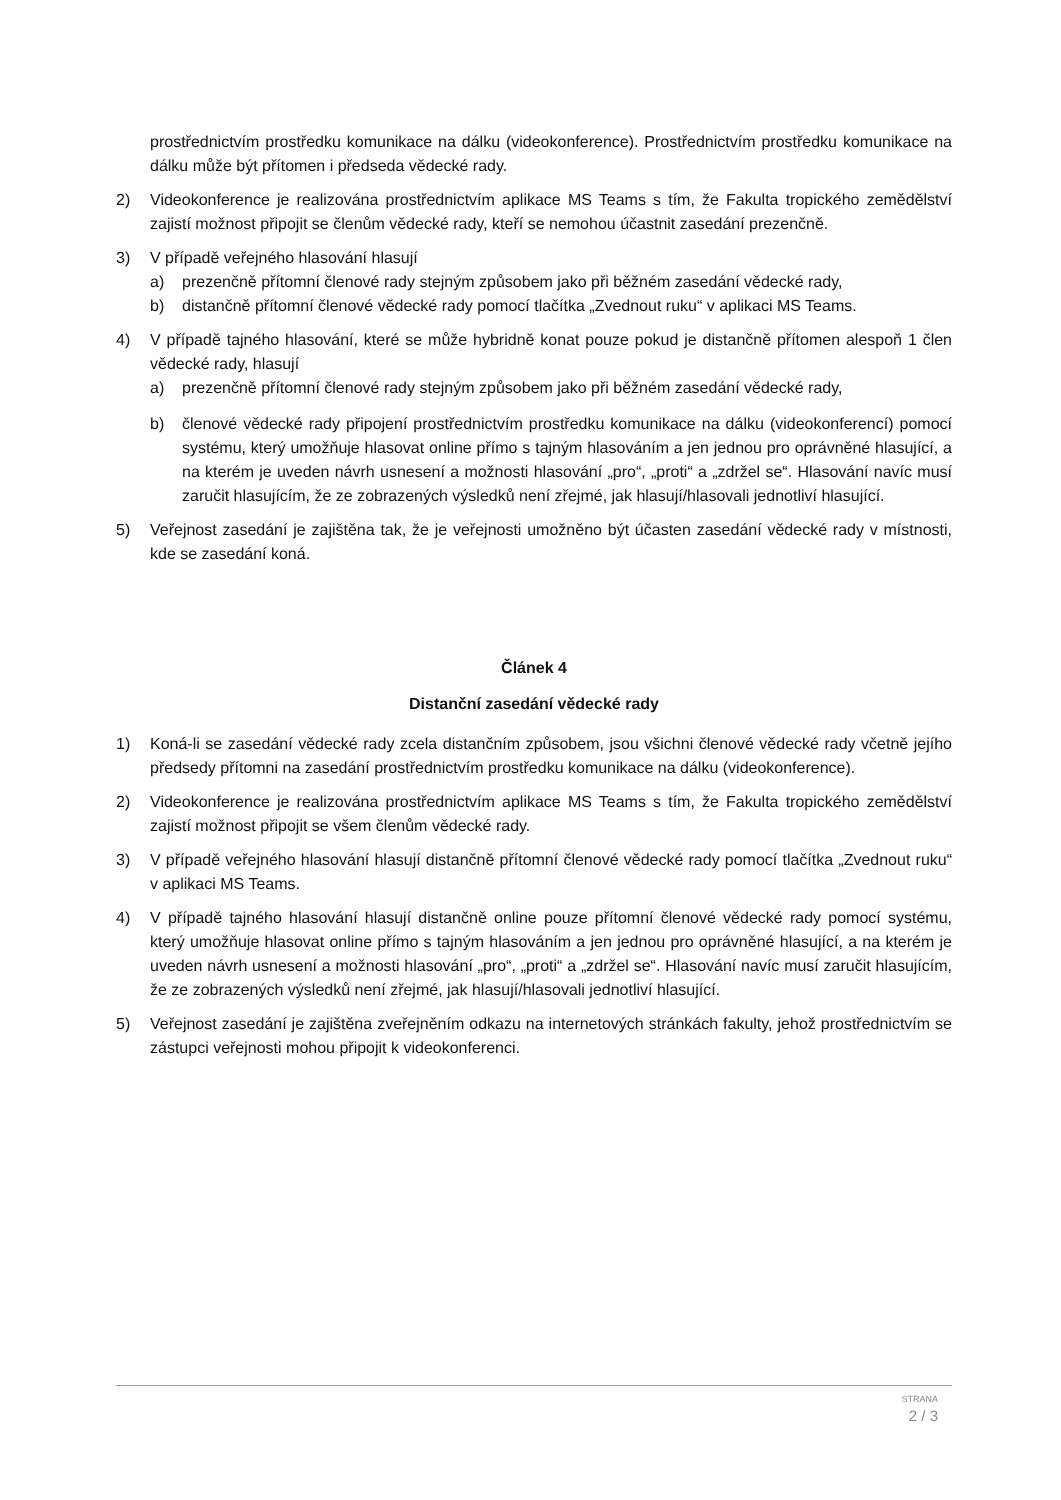prostřednictvím prostředku komunikace na dálku (videokonference). Prostřednictvím prostředku komunikace na dálku může být přítomen i předseda vědecké rady.
2) Videokonference je realizována prostřednictvím aplikace MS Teams s tím, že Fakulta tropického zemědělství zajistí možnost připojit se členům vědecké rady, kteří se nemohou účastnit zasedání prezenčně.
3) V případě veřejného hlasování hlasují
a) prezenčně přítomní členové rady stejným způsobem jako při běžném zasedání vědecké rady,
b) distančně přítomní členové vědecké rady pomocí tlačítka „Zvednout ruku“ v aplikaci MS Teams.
4) V případě tajného hlasování, které se může hybridně konat pouze pokud je distančně přítomen alespoň 1 člen vědecké rady, hlasují
a) prezenčně přítomní členové rady stejným způsobem jako při běžném zasedání vědecké rady,
b) členové vědecké rady připojení prostřednictvím prostředku komunikace na dálku (videokonferencí) pomocí systému, který umožňuje hlasovat online přímo s tajným hlasováním a jen jednou pro oprávněné hlasující, a na kterém je uveden návrh usnesení a možnosti hlasování „pro“, „proti“ a „zdržel se“. Hlasování navíc musí zaručit hlasujícím, že ze zobrazených výsledků není zřejmé, jak hlasují/hlasovali jednotliví hlasující.
5) Veřejnost zasedání je zajištěna tak, že je veřejnosti umožněno být účasten zasedání vědecké rady v místnosti, kde se zasedání koná.
Článek 4
Distanční zasedání vědecké rady
1) Koná-li se zasedání vědecké rady zcela distančním způsobem, jsou všichni členové vědecké rady včetně jejího předsedy přítomni na zasedání prostřednictvím prostředku komunikace na dálku (videokonference).
2) Videokonference je realizována prostřednictvím aplikace MS Teams s tím, že Fakulta tropického zemědělství zajistí možnost připojit se všem členům vědecké rady.
3) V případě veřejného hlasování hlasují distančně přítomní členové vědecké rady pomocí tlačítka „Zvednout ruku“ v aplikaci MS Teams.
4) V případě tajného hlasování hlasují distančně online pouze přítomní členové vědecké rady pomocí systému, který umožňuje hlasovat online přímo s tajným hlasováním a jen jednou pro oprávněné hlasující, a na kterém je uveden návrh usnesení a možnosti hlasování „pro“, „proti“ a „zdržel se“. Hlasování navíc musí zaručit hlasujícím, že ze zobrazených výsledků není zřejmé, jak hlasují/hlasovali jednotliví hlasující.
5) Veřejnost zasedání je zajištěna zveřejněním odkazu na internetových stránkách fakulty, jehož prostřednictvím se zástupci veřejnosti mohou připojit k videokonferenci.
STRANA
2 / 3